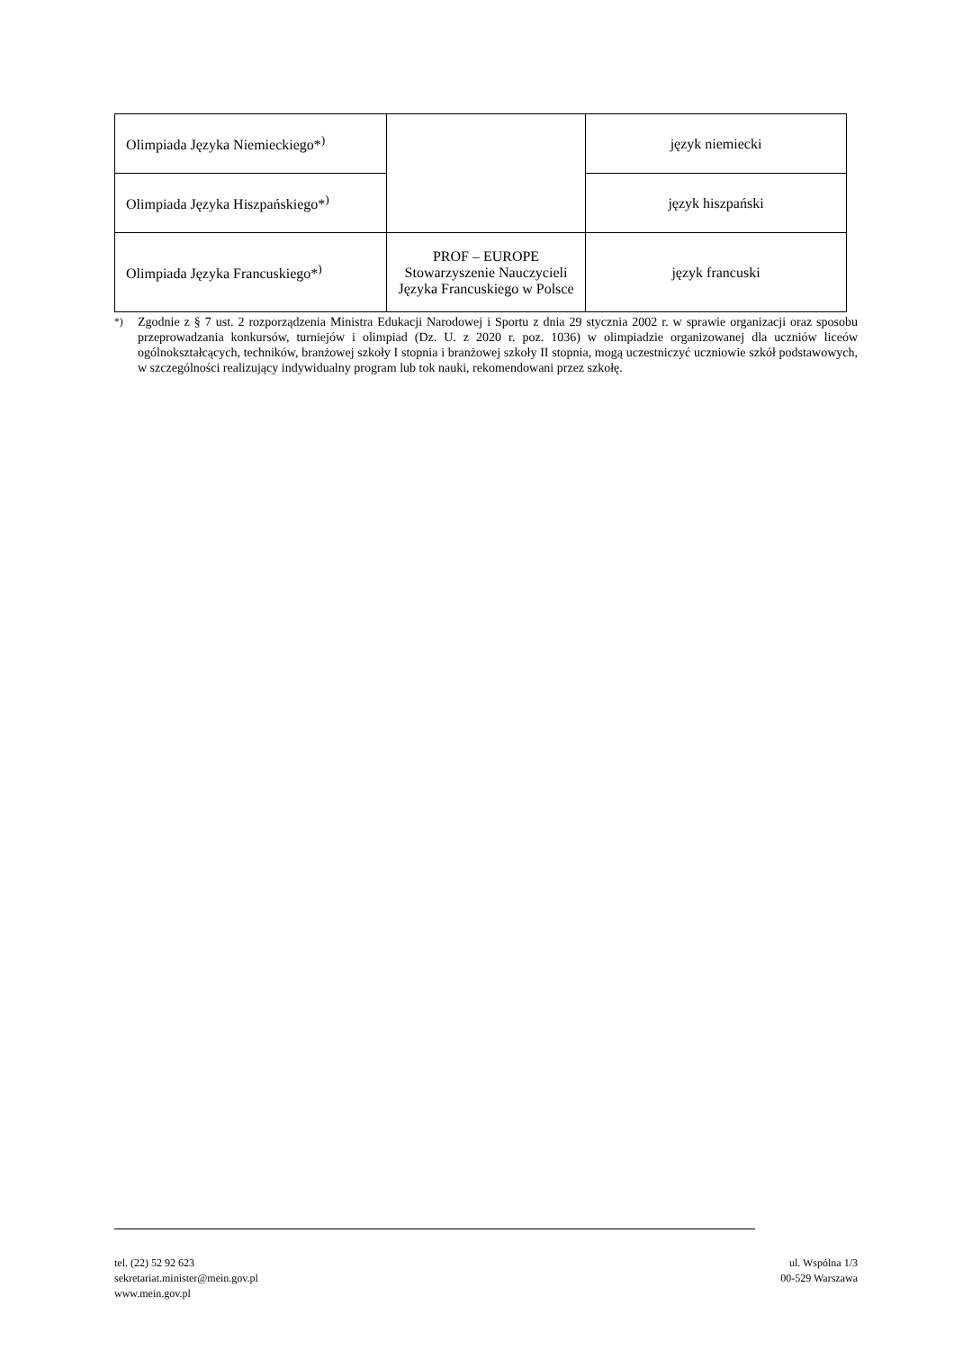| Olimpiada Języka Niemieckiego*<sup>)</sup> | | język niemiecki |
| Olimpiada Języka Hiszpańskiego*<sup>)</sup> | | język hiszpański |
| Olimpiada Języka Francuskiego*<sup>)</sup> | PROF – EUROPE Stowarzyszenie Nauczycieli Języka Francuskiego w Polsce | język francuski |
<sup>*)</sup> Zgodnie z § 7 ust. 2 rozporządzenia Ministra Edukacji Narodowej i Sportu z dnia 29 stycznia 2002 r. w sprawie organizacji oraz sposobu przeprowadzania konkursów, turniejów i olimpiad (Dz. U. z 2020 r. poz. 1036) w olimpiadzie organizowanej dla uczniów liceów ogólnokształcących, techników, branżowej szkoły I stopnia i branżowej szkoły II stopnia, mogą uczestniczyć uczniowie szkół podstawowych, w szczególności realizujący indywidualny program lub tok nauki, rekomendowani przez szkołę.
tel. (22) 52 92 623
sekretariat.minister@mein.gov.pl
www.mein.gov.pl
ul. Wspólna 1/3
00-529 Warszawa